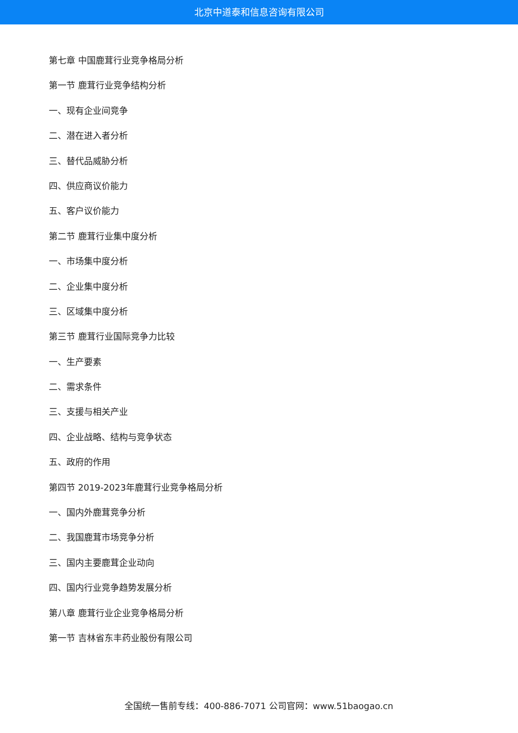北京中道泰和信息咨询有限公司
第七章 中国鹿茸行业竞争格局分析
第一节 鹿茸行业竞争结构分析
一、现有企业间竞争
二、潜在进入者分析
三、替代品威胁分析
四、供应商议价能力
五、客户议价能力
第二节 鹿茸行业集中度分析
一、市场集中度分析
二、企业集中度分析
三、区域集中度分析
第三节 鹿茸行业国际竞争力比较
一、生产要素
二、需求条件
三、支援与相关产业
四、企业战略、结构与竞争状态
五、政府的作用
第四节 2019-2023年鹿茸行业竞争格局分析
一、国内外鹿茸竞争分析
二、我国鹿茸市场竞争分析
三、国内主要鹿茸企业动向
四、国内行业竞争趋势发展分析
第八章 鹿茸行业企业竞争格局分析
第一节 吉林省东丰药业股份有限公司
全国统一售前专线：400-886-7071 公司官网：www.51baogao.cn